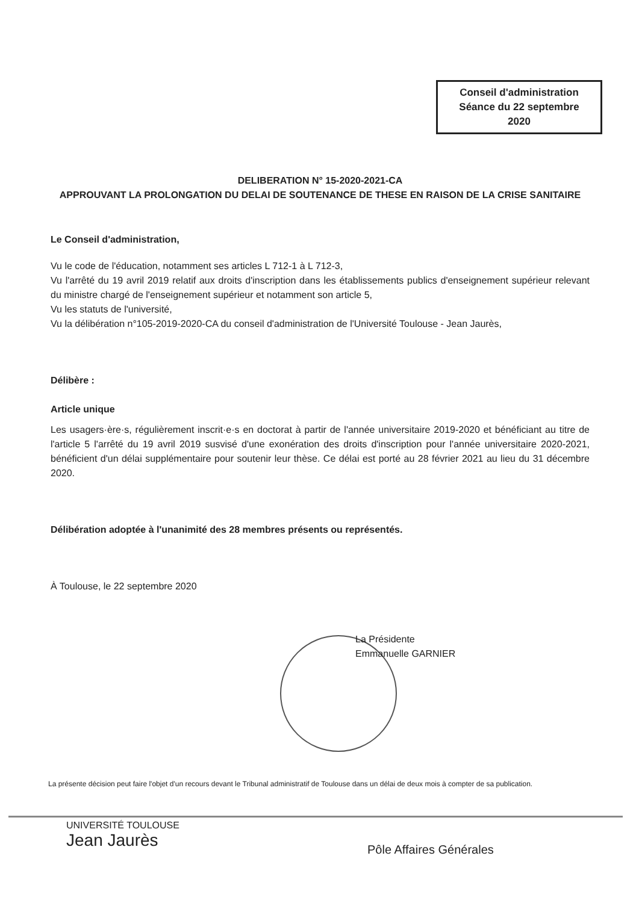Conseil d'administration
Séance du 22 septembre
2020
DELIBERATION N° 15-2020-2021-CA
APPROUVANT LA PROLONGATION DU DELAI DE SOUTENANCE DE THESE EN RAISON DE LA CRISE SANITAIRE
Le Conseil d'administration,
Vu le code de l'éducation, notamment ses articles L 712-1 à L 712-3,
Vu l'arrêté du 19 avril 2019 relatif aux droits d'inscription dans les établissements publics d'enseignement supérieur relevant du ministre chargé de l'enseignement supérieur et notamment son article 5,
Vu les statuts de l'université,
Vu la délibération n°105-2019-2020-CA du conseil d'administration de l'Université Toulouse - Jean Jaurès,
Délibère :
Article unique
Les usagers·ère·s, régulièrement inscrit·e·s en doctorat à partir de l'année universitaire 2019-2020 et bénéficiant au titre de l'article 5 l'arrêté du 19 avril 2019 susvisé d'une exonération des droits d'inscription pour l'année universitaire 2020-2021, bénéficient d'un délai supplémentaire pour soutenir leur thèse. Ce délai est porté au 28 février 2021 au lieu du 31 décembre 2020.
Délibération adoptée à l'unanimité des 28 membres présents ou représentés.
À Toulouse, le 22 septembre 2020
La Présidente
Emmanuelle GARNIER
La présente décision peut faire l'objet d'un recours devant le Tribunal administratif de Toulouse dans un délai de deux mois à compter de sa publication.
UNIVERSITÉ TOULOUSE
Jean Jaurès
Pôle Affaires Générales